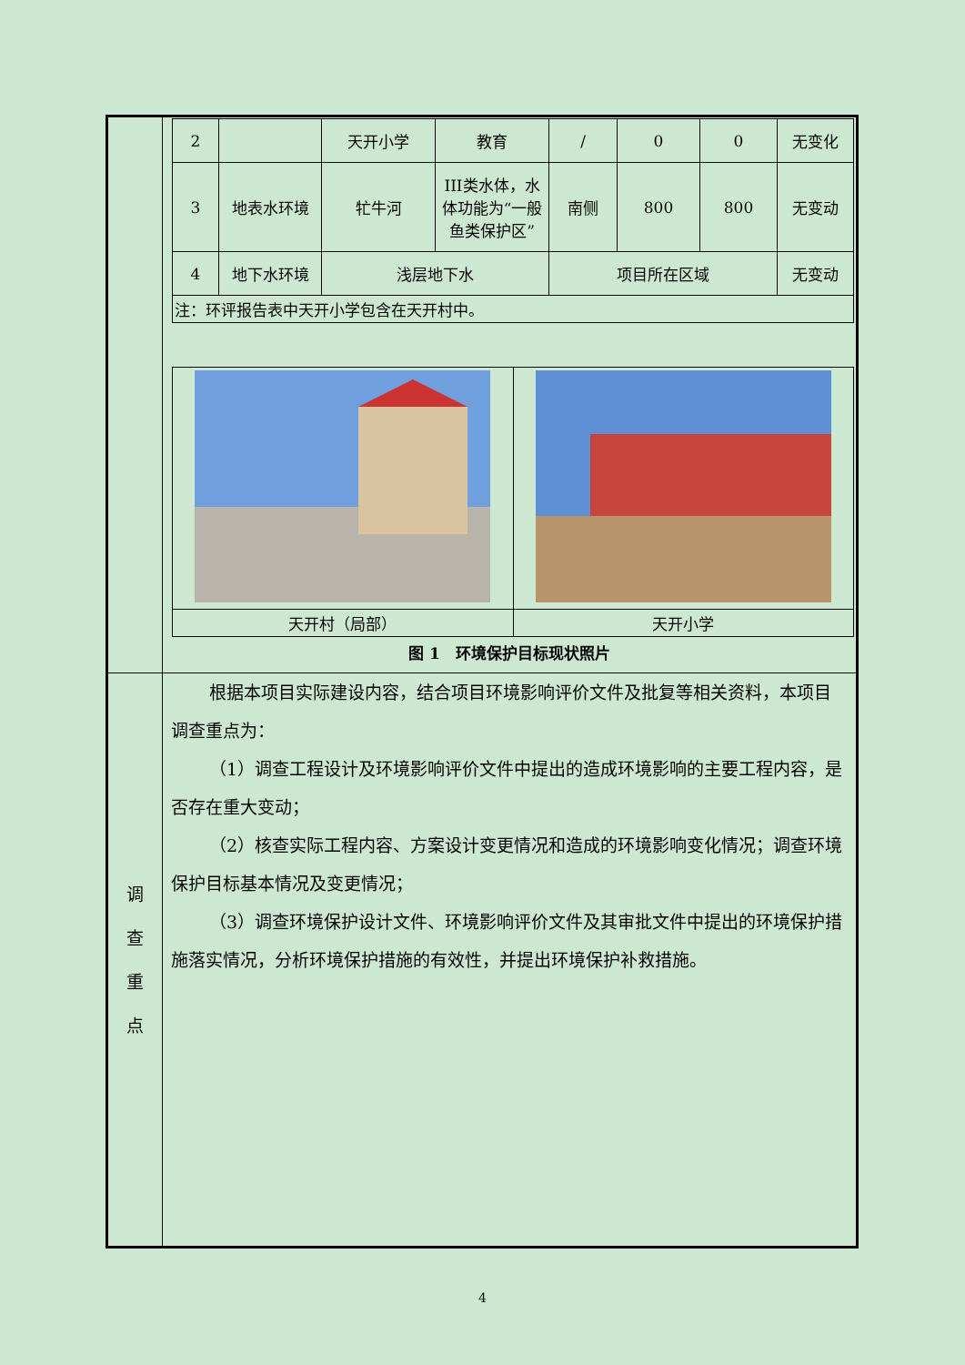| | / 2 / / 天开小学 / 教育 / / / 0 / 0 / 无变化 / / 3 / 地表水环境 / 牤牛河 / III类水体，水体功能为“一般鱼类保护区” / 南侧 / 800 / 800 / 无变动 / / 4 / 地下水环境 / 浅层地下水 / / 项目所在区域 / / / 无变动 / / 注：环评报告表中天开小学包含在天开村中。 / / / / / / / / / 天开村（局部） / 天开小学 / 图 1 环境保护目标现状照片 |
| 调 查 重 点 | 根据本项目实际建设内容，结合项目环境影响评价文件及批复等相关资料，本项目调查重点为： （1）调查工程设计及环境影响评价文件中提出的造成环境影响的主要工程内容，是否存在重大变动； （2）核查实际工程内容、方案设计变更情况和造成的环境影响变化情况；调查环境保护目标基本情况及变更情况； （3）调查环境保护设计文件、环境影响评价文件及其审批文件中提出的环境保护措施落实情况，分析环境保护措施的有效性，并提出环境保护补救措施。 |
4